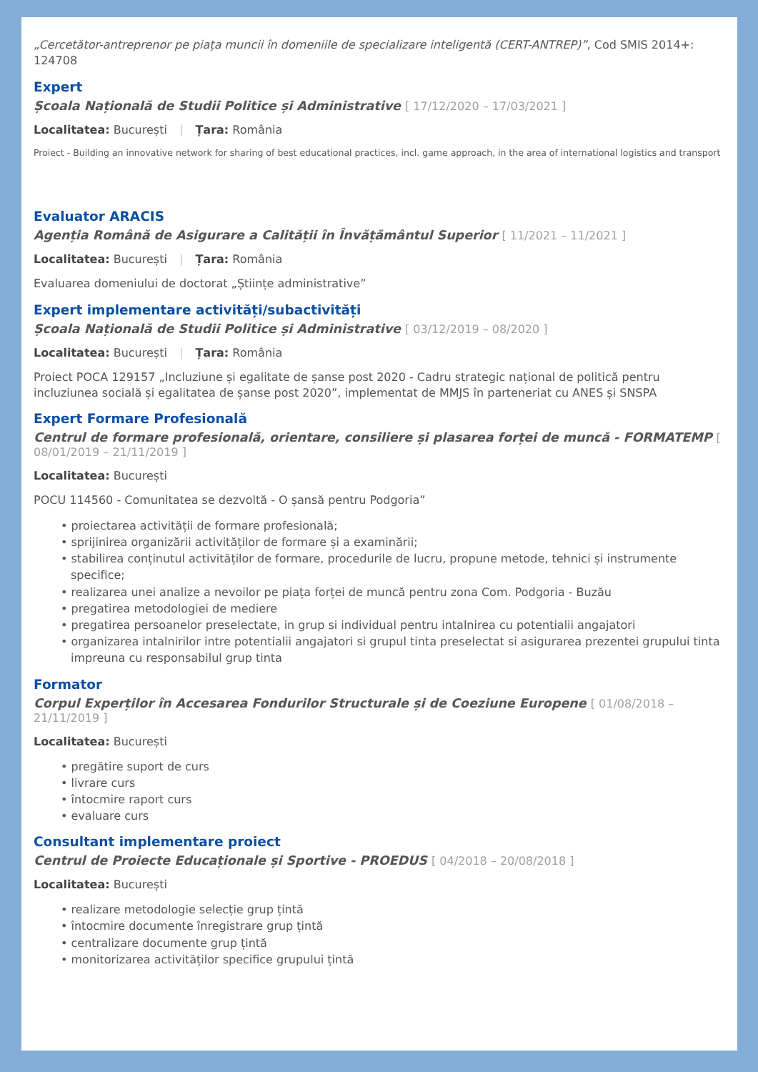„Cercetător-antreprenor pe piața muncii în domeniile de specializare inteligentă (CERT-ANTREP)”, Cod SMIS 2014+: 124708
Expert
Școala Națională de Studii Politice și Administrative [ 17/12/2020 – 17/03/2021 ]
Localitatea: București | Țara: România
Proiect - Building an innovative network for sharing of best educational practices, incl. game approach, in the area of international logistics and transport
Evaluator ARACIS
Agenția Română de Asigurare a Calității în Învățământul Superior [ 11/2021 – 11/2021 ]
Localitatea: București | Țara: România
Evaluarea domeniului de doctorat „Științe administrative”
Expert implementare activități/subactivități
Școala Națională de Studii Politice și Administrative [ 03/12/2019 – 08/2020 ]
Localitatea: București | Țara: România
Proiect POCA 129157 „Incluziune și egalitate de șanse post 2020 - Cadru strategic național de politică pentru incluziunea socială și egalitatea de șanse post 2020”, implementat de MMJS în parteneriat cu ANES și SNSPA
Expert Formare Profesională
Centrul de formare profesională, orientare, consiliere și plasarea forței de muncă - FORMATEMP [ 08/01/2019 – 21/11/2019 ]
Localitatea: București
POCU 114560 - Comunitatea se dezvoltă - O șansă pentru Podgoria”
• proiectarea activității de formare profesională;
• sprijinirea organizării activităților de formare și a examinării;
• stabilirea conținutul activităților de formare, procedurile de lucru, propune metode, tehnici și instrumente specifice;
• realizarea unei analize a nevoilor pe piața forței de muncă pentru zona Com. Podgoria - Buzău
• pregatirea metodologiei de mediere
• pregatirea persoanelor preselectate, in grup si individual pentru intalnirea cu potentialii angajatori
• organizarea intalnirilor intre potentialii angajatori si grupul tinta preselectat si asigurarea prezentei grupului tinta impreuna cu responsabilul grup tinta
Formator
Corpul Experților în Accesarea Fondurilor Structurale și de Coeziune Europene [ 01/08/2018 – 21/11/2019 ]
Localitatea: București
• pregătire suport de curs
• livrare curs
• întocmire raport curs
• evaluare curs
Consultant implementare proiect
Centrul de Proiecte Educaționale și Sportive - PROEDUS [ 04/2018 – 20/08/2018 ]
Localitatea: București
• realizare metodologie selecție grup țintă
• întocmire documente înregistrare grup țintă
• centralizare documente grup țintă
• monitorizarea activităților specifice grupului țintă